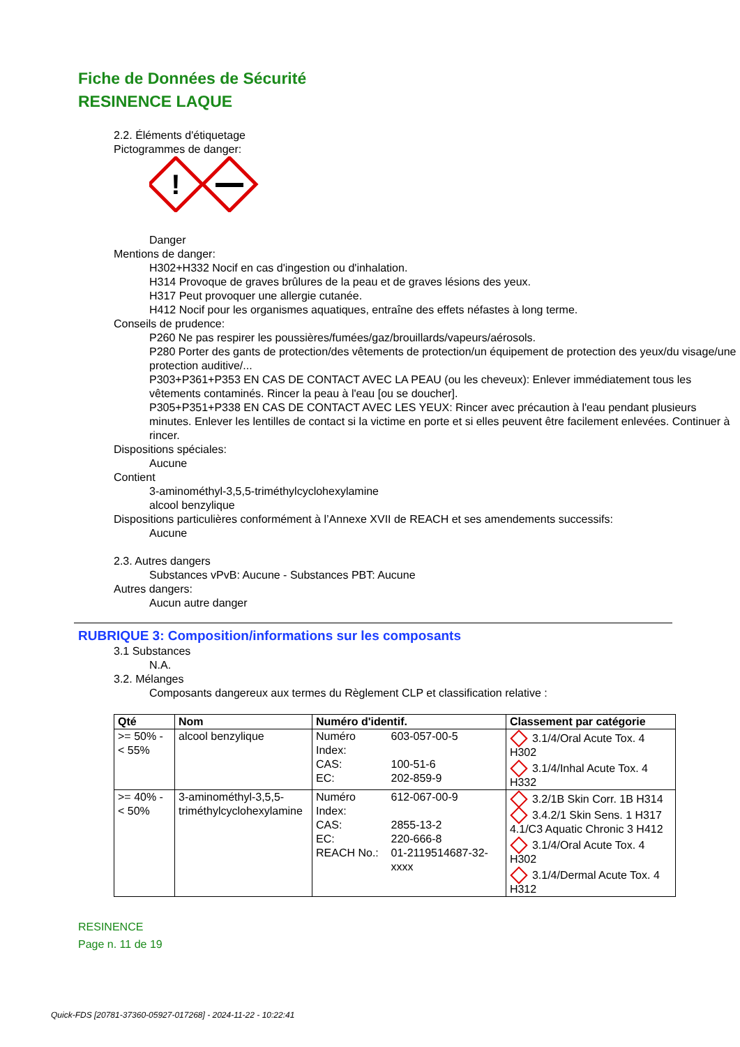Fiche de Données de Sécurité
RESINENCE LAQUE
2.2. Éléments d'étiquetage
Pictogrammes de danger:
!
Danger
Mentions de danger:
H302+H332 Nocif en cas d'ingestion ou d'inhalation.
H314 Provoque de graves brûlures de la peau et de graves lésions des yeux.
H317 Peut provoquer une allergie cutanée.
H412 Nocif pour les organismes aquatiques, entraîne des effets néfastes à long terme.
Conseils de prudence:
P260 Ne pas respirer les poussières/fumées/gaz/brouillards/vapeurs/aérosols.
P280 Porter des gants de protection/des vêtements de protection/un équipement de protection des yeux/du visage/une protection auditive/...
P303+P361+P353 EN CAS DE CONTACT AVEC LA PEAU (ou les cheveux): Enlever immédiatement tous les vêtements contaminés. Rincer la peau à l'eau [ou se doucher].
P305+P351+P338 EN CAS DE CONTACT AVEC LES YEUX: Rincer avec précaution à l'eau pendant plusieurs minutes. Enlever les lentilles de contact si la victime en porte et si elles peuvent être facilement enlevées. Continuer à rincer.
Dispositions spéciales:
Aucune
Contient
3-aminométhyl-3,5,5-triméthylcyclohexylamine
alcool benzylique
Dispositions particulières conformément à l’Annexe XVII de REACH et ses amendements successifs:
Aucune
2.3. Autres dangers
Substances vPvB: Aucune - Substances PBT: Aucune
Autres dangers:
Aucun autre danger
RUBRIQUE 3: Composition/informations sur les composants
3.1 Substances
N.A.
3.2. Mélanges
Composants dangereux aux termes du Règlement CLP et classification relative :
| Qté | Nom | Numéro d'identif. | | Classement par catégorie |
| --- | --- | --- | --- | --- |
| >= 50% - < 55% | alcool benzylique | Numéro Index: CAS: EC: | 603-057-00-5 100-51-6 202-859-9 | 3.1/4/Oral Acute Tox. 4 H302 3.1/4/Inhal Acute Tox. 4 H332 |
| >= 40% - < 50% | 3-aminométhyl-3,5,5-triméthylcyclohexylamine | Numéro Index: CAS: EC: REACH No.: | 612-067-00-9 2855-13-2 220-666-8 01-2119514687-32-xxxx | 3.2/1B Skin Corr. 1B H314 3.4.2/1 Skin Sens. 1 H317 4.1/C3 Aquatic Chronic 3 H412 3.1/4/Oral Acute Tox. 4 H302 3.1/4/Dermal Acute Tox. 4 H312 |
RESINENCE
Page n. 11 de 19
Quick-FDS [20781-37360-05927-017268] - 2024-11-22 - 10:22:41